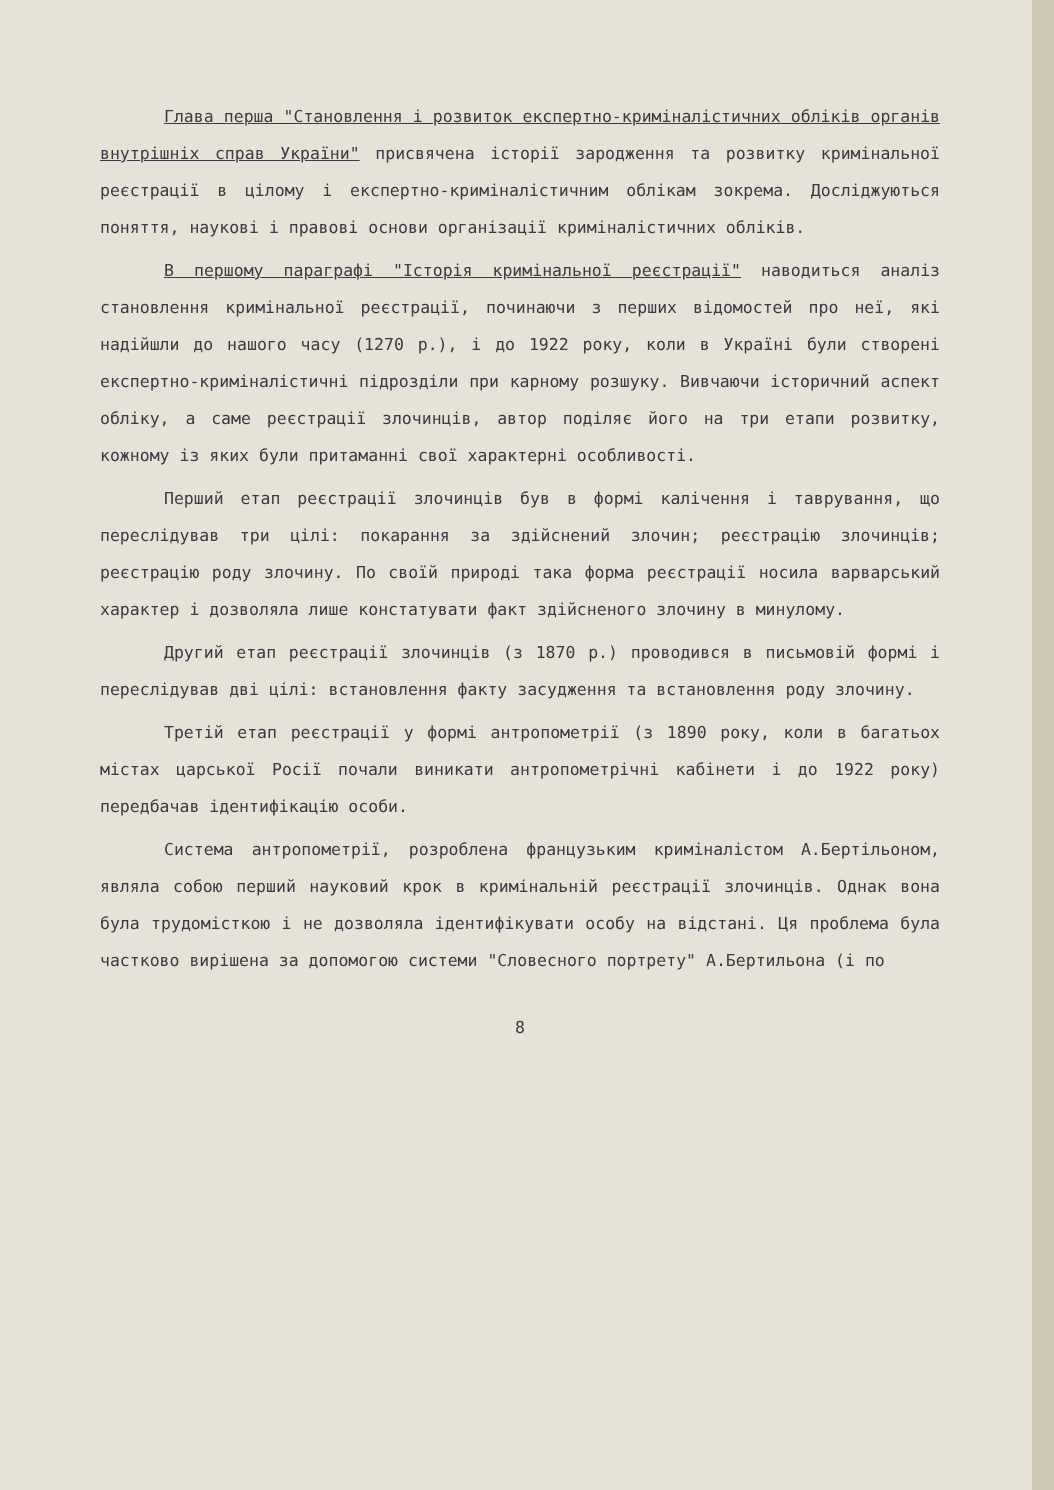Глава перша "Становлення і розвиток експертно-криміналістичних обліків органів внутрішніх справ України" присвячена історії зародження та розвитку кримінальної реєстрації в цілому і експертно-криміналістичним облікам зокрема. Досліджуються поняття, наукові і правові основи організації криміналістичних обліків.
В першому параграфі "Історія кримінальної реєстрації" наводиться аналіз становлення кримінальної реєстрації, починаючи з перших відомостей про неї, які надійшли до нашого часу (1270 р.), і до 1922 року, коли в Україні були створені експертно-криміналістичні підрозділи при карному розшуку. Вивчаючи історичний аспект обліку, а саме реєстрації злочинців, автор поділяє його на три етапи розвитку, кожному із яких були притаманні свої характерні особливості.
Перший етап реєстрації злочинців був в формі калічення і таврування, що переслідував три цілі: покарання за здійснений злочин; реєстрацію злочинців; реєстрацію роду злочину. По своїй природі така форма реєстрації носила варварський характер і дозволяла лише констатувати факт здійсненого злочину в минулому.
Другий етап реєстрації злочинців (з 1870 р.) проводився в письмовій формі і переслідував дві цілі: встановлення факту засудження та встановлення роду злочину.
Третій етап реєстрації у формі антропометрії (з 1890 року, коли в багатьох містах царської Росії почали виникати антропометрічні кабінети і до 1922 року) передбачав ідентифікацію особи.
Система антропометрії, розроблена французьким криміналістом А.Бертільоном, являла собою перший науковий крок в кримінальній реєстрації злочинців. Однак вона була трудомісткою і не дозволяла ідентифікувати особу на відстані. Ця проблема була частково вирішена за допомогою системи "Словесного портрету" А.Бертильона (і по
8